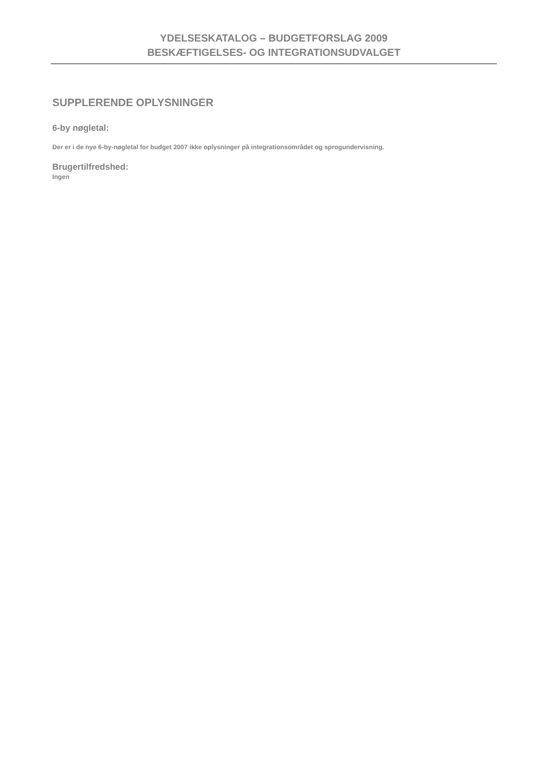YDELSESKATALOG – BUDGETFORSLAG 2009
BESKÆFTIGELSES- OG INTEGRATIONSUDVALGET
SUPPLERENDE OPLYSNINGER
6-by nøgletal:
Der er i de nye 6-by-nøgletal for budget 2007 ikke oplysninger på integrationsområdet og sprogundervisning.
Brugertilfredshed:
Ingen